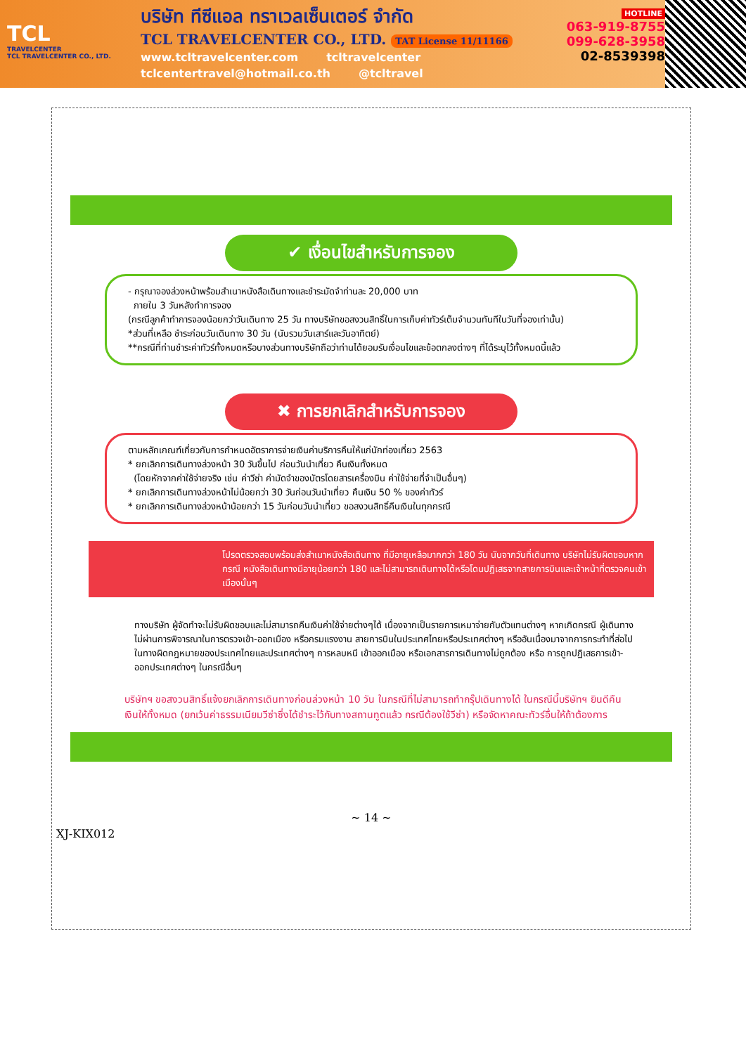TCL
TRAVELCENTER
TCL TRAVELCENTER CO., LTD.
บริษัท ทีซีแอล ทราเวลเซ็นเตอร์ จำกัด
TCL TRAVELCENTER CO., LTD. TAT License 11/11166
www.tcltravelcenter.com tcltravelcenter
tclcentertravel@hotmail.co.th @tcltravel
HOTLINE
063-919-8755
099-628-3958
02-8539398
✔ เงื่อนไขสำหรับการจอง
- กรุณาจองล่วงหน้าพร้อมสำเนาหนังสือเดินทางและชำระมัดจำท่านละ 20,000 บาท
ภายใน 3 วันหลังทำการจอง
(กรณีลูกค้าทำการจองน้อยกว่าวันเดินทาง 25 วัน ทางบริษัทขอสงวนสิทธิ์ในการเก็บค่าทัวร์เต็มจำนวนทันทีในวันที่จองเท่านั้น)
*ส่วนที่เหลือ ชำระก่อนวันเดินทาง 30 วัน (นับรวมวันเสาร์และวันอาทิตย์)
**กรณีที่ท่านชำระค่าทัวร์ทั้งหมดหรือบางส่วนทางบริษัทถือว่าท่านได้ยอมรับเงื่อนไขและข้อตกลงต่างๆ ที่ได้ระบุไว้ทั้งหมดนี้แล้ว
✖ การยกเลิกสำหรับการจอง
ตามหลักเกณฑ์เกี่ยวกับการกำหนดอัตราการจ่ายเงินค่าบริการคืนให้แก่นักท่องเที่ยว 2563
* ยกเลิกการเดินทางล่วงหน้า 30 วันขึ้นไป ก่อนวันนำเที่ยว คืนเงินทั้งหมด
(โดยหักจากค่าใช้จ่ายจริง เช่น ค่าวีซ่า ค่ามัดจำของบัตรโดยสารเครื่องบิน ค่าใช้จ่ายที่จำเป็นอื่นๆ)
* ยกเลิกการเดินทางล่วงหน้าไม่น้อยกว่า 30 วันก่อนวันนำเที่ยว คืนเงิน 50 % ของค่าทัวร์
* ยกเลิกการเดินทางล่วงหน้าน้อยกว่า 15 วันก่อนวันนำเที่ยว ขอสงวนสิทธิ์คืนเงินในทุกกรณี
โปรดตรวจสอบพร้อมส่งสำเนาหนังสือเดินทาง ที่มีอายุเหลือมากกว่า 180 วัน นับจากวันที่เดินทาง บริษัทไม่รับผิดชอบหากกรณี หนังสือเดินทางมีอายุน้อยกว่า 180 และไม่สามารถเดินทางได้หรือโดนปฏิเสธจากสายการบินและเจ้าหน้าที่ตรวจคนเข้าเมืองนั้นๆ
ทางบริษัท ผู้จัดทำจะไม่รับผิดชอบและไม่สามารถคืนเงินค่าใช้จ่ายต่างๆได้ เนื่องจากเป็นรายการเหมาจ่ายกับตัวแทนต่างๆ หากเกิดกรณี ผู้เดินทางไม่ผ่านการพิจารณาในการตรวจเข้า-ออกเมือง หรือกรมแรงงาน สายการบินในประเทศไทยหรือประเทศต่างๆ หรืออันเนื่องมาจากการกระทำที่ส่อไปในทางผิดกฎหมายของประเทศไทยและประเทศต่างๆ การหลบหนี เข้าออกเมือง หรือเอกสารการเดินทางไม่ถูกต้อง หรือ การถูกปฏิเสธการเข้า-ออกประเทศต่างๆ ในกรณีอื่นๆ
บริษัทฯ ขอสงวนสิทธิ์แจ้งยกเลิกการเดินทางก่อนล่วงหน้า 10 วัน ในกรณีที่ไม่สามารถทำกรุ๊ปเดินทางได้ ในกรณีนี้บริษัทฯ ยินดีคืนเงินให้ทั้งหมด (ยกเว้นค่าธรรมเนียมวีซ่าซึ่งได้ชำระไว้กับทางสถานทูตแล้ว กรณีต้องใช้วีซ่า) หรือจัดหาคณะทัวร์อื่นให้ถ้าต้องการ
~ 14 ~
XJ-KIX012